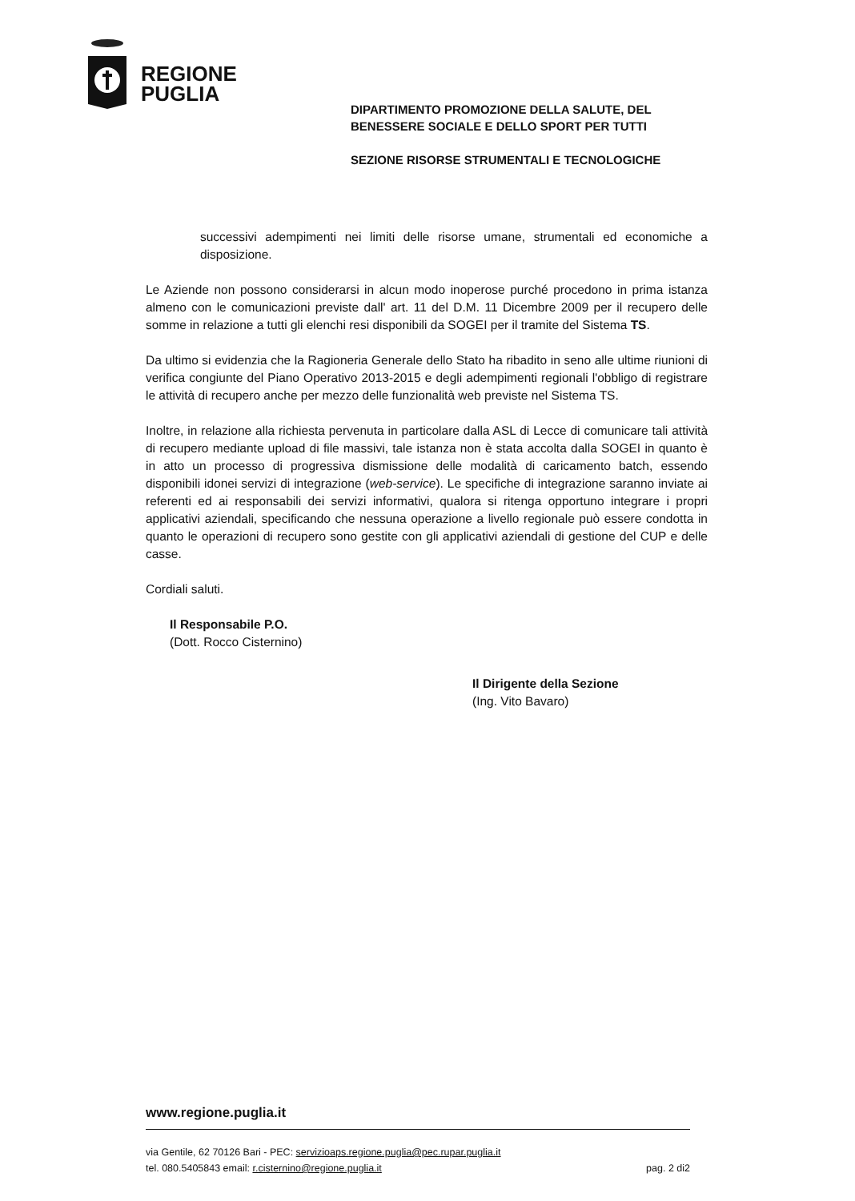REGIONE
PUGLIA
DIPARTIMENTO PROMOZIONE DELLA SALUTE, DEL
BENESSERE SOCIALE E DELLO SPORT PER TUTTI
SEZIONE RISORSE STRUMENTALI E TECNOLOGICHE
successivi adempimenti nei limiti delle risorse umane, strumentali ed economiche a disposizione.
Le Aziende non possono considerarsi in alcun modo inoperose purché procedono in prima istanza almeno con le comunicazioni previste dall' art. 11 del D.M. 11 Dicembre 2009 per il recupero delle somme in relazione a tutti gli elenchi resi disponibili da SOGEI per il tramite del Sistema TS.
Da ultimo si evidenzia che la Ragioneria Generale dello Stato ha ribadito in seno alle ultime riunioni di verifica congiunte del Piano Operativo 2013-2015 e degli adempimenti regionali l'obbligo di registrare le attività di recupero anche per mezzo delle funzionalità web previste nel Sistema TS.
Inoltre, in relazione alla richiesta pervenuta in particolare dalla ASL di Lecce di comunicare tali attività di recupero mediante upload di file massivi, tale istanza non è stata accolta dalla SOGEI in quanto è in atto un processo di progressiva dismissione delle modalità di caricamento batch, essendo disponibili idonei servizi di integrazione (web-service). Le specifiche di integrazione saranno inviate ai referenti ed ai responsabili dei servizi informativi, qualora si ritenga opportuno integrare i propri applicativi aziendali, specificando che nessuna operazione a livello regionale può essere condotta in quanto le operazioni di recupero sono gestite con gli applicativi aziendali di gestione del CUP e delle casse.
Cordiali saluti.
Il Responsabile P.O.
(Dott. Rocco Cisternino)
Il Dirigente della Sezione
(Ing. Vito Bavaro)
www.regione.puglia.it
via Gentile, 62 70126 Bari - PEC: servizioaps.regione.puglia@pec.rupar.puglia.it
tel. 080.5405843 email: r.cisternino@regione.puglia.it
pag. 2 di2